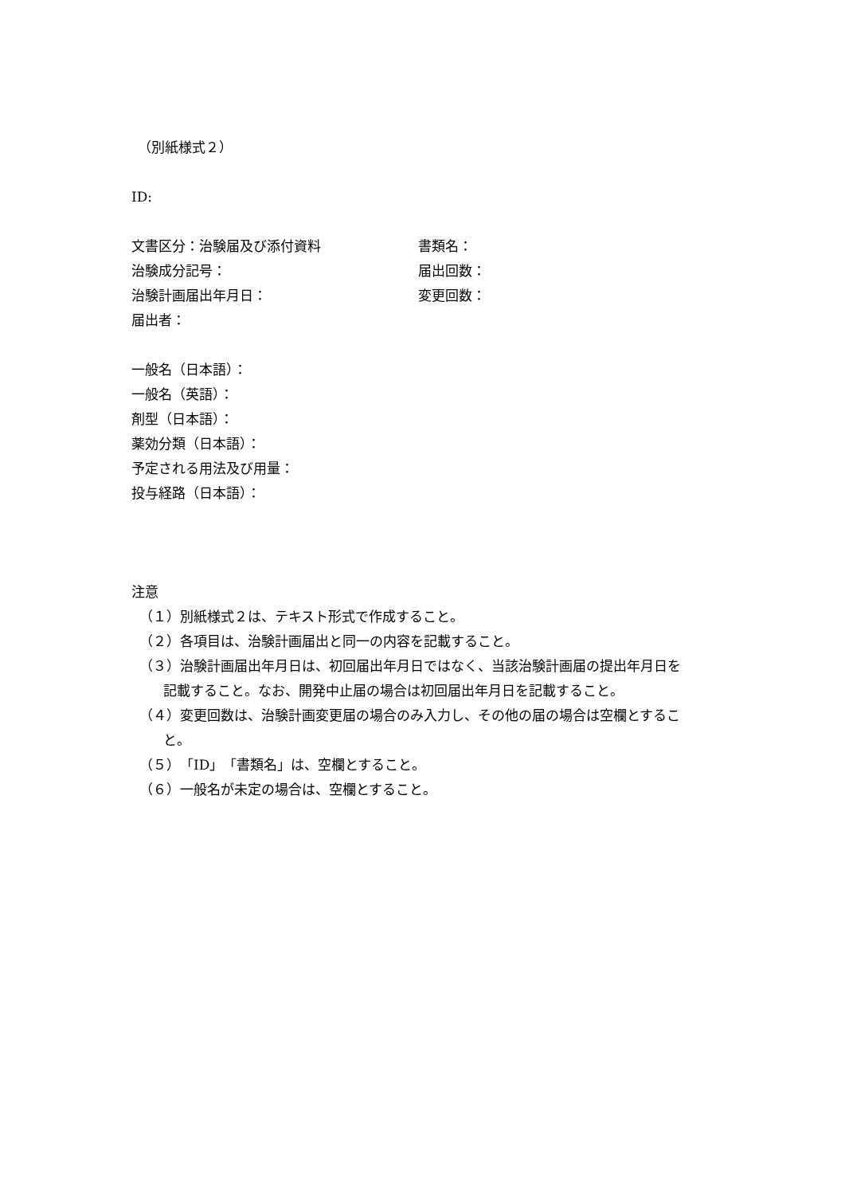（別紙様式２）
ID:
文書区分：治験届及び添付資料 書類名：
治験成分記号： 届出回数：
治験計画届出年月日： 変更回数：
届出者：
一般名（日本語）：
一般名（英語）：
剤型（日本語）：
薬効分類（日本語）：
予定される用法及び用量：
投与経路（日本語）：
注意
（１）別紙様式２は、テキスト形式で作成すること。
（２）各項目は、治験計画届出と同一の内容を記載すること。
（３）治験計画届出年月日は、初回届出年月日ではなく、当該治験計画届の提出年月日を
記載すること。なお、開発中止届の場合は初回届出年月日を記載すること。
（４）変更回数は、治験計画変更届の場合のみ入力し、その他の届の場合は空欄とするこ
と。
（５）「ID」「書類名」は、空欄とすること。
（６）一般名が未定の場合は、空欄とすること。